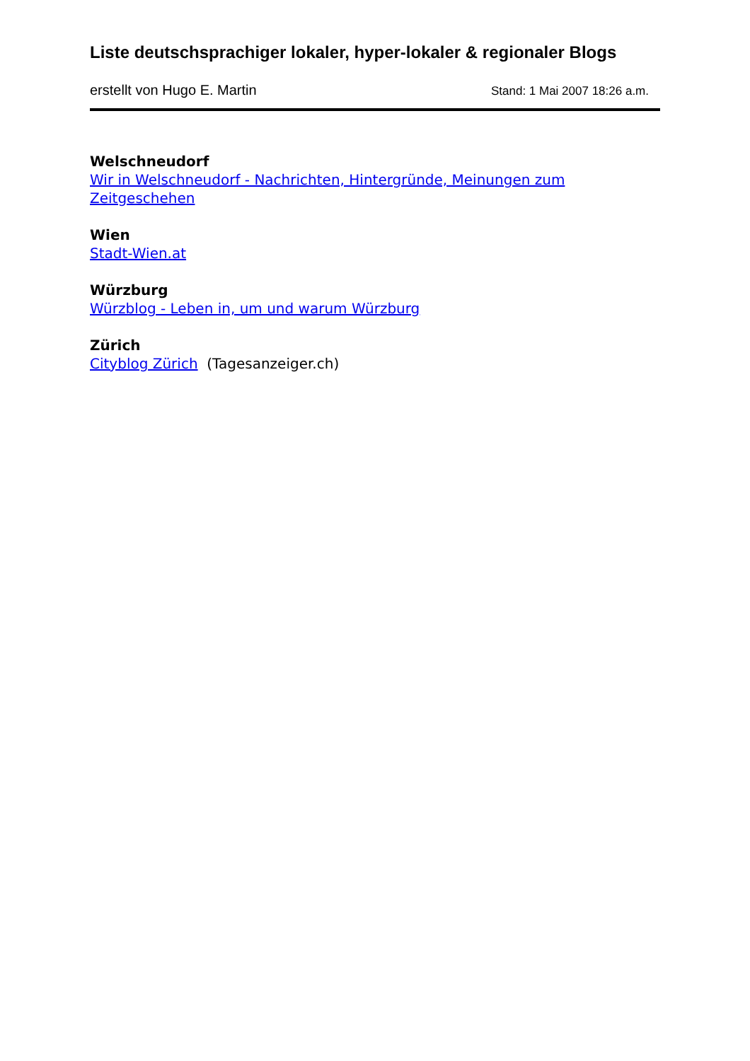Liste deutschsprachiger lokaler, hyper-lokaler & regionaler Blogs
erstellt von Hugo E. Martin Stand: 1 Mai 2007 18:26 a.m.
Welschneudorf
Wir in Welschneudorf - Nachrichten, Hintergründe, Meinungen zum Zeitgeschehen
Wien
Stadt-Wien.at
Würzburg
Würzblog - Leben in, um und warum Würzburg
Zürich
Cityblog Zürich (Tagesanzeiger.ch)